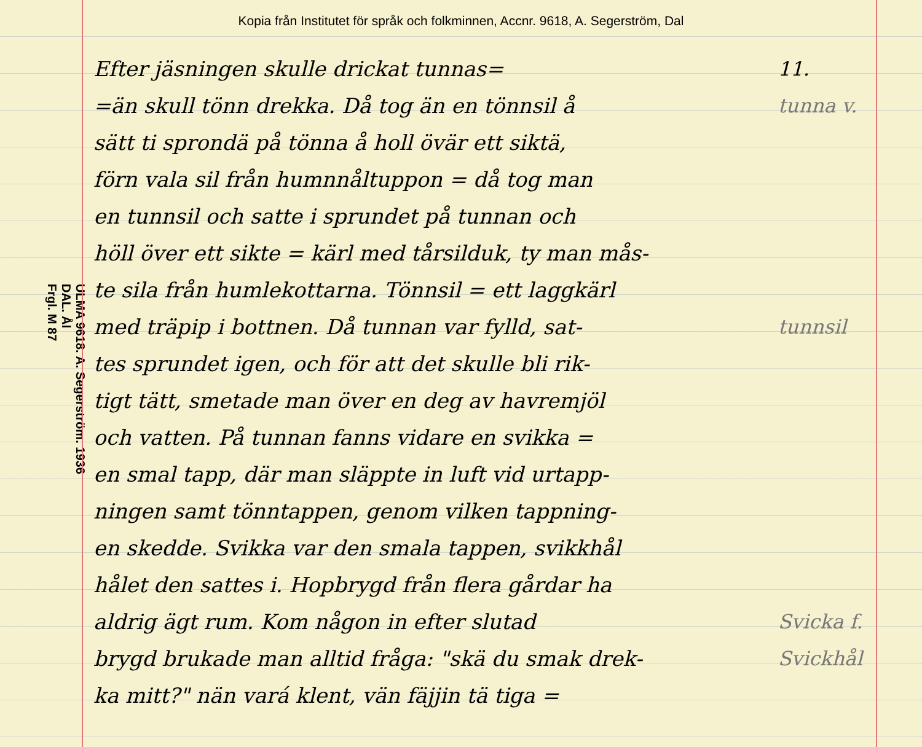Kopia från Institutet för språk och folkminnen, Accnr. 9618, A. Segerström, Dal
ULMA 9618. A. Segerström. 1936
DAL. Ål
Frgl. M 87
Efter jäsningen skulle drickat tunnas=
=än skull tönn drekka. Då tog än en tönnsil å
sätt ti sprondä på tönna å holl övär ett siktä,
förn vala sil från humnnåltuppon = då tog man
en tunnsil och satte i sprundet på tunnan och
höll över ett sikte = kärl med tårsilduk, ty man mås-
te sila från humlekottarna. Tönnsil = ett laggkärl
med träpip i bottnen. Då tunnan var fylld, sat-
tes sprundet igen, och för att det skulle bli rik-
tigt tätt, smetade man över en deg av havremjöl
och vatten. På tunnan fanns vidare en svikka =
en smal tapp, där man släppte in luft vid urtapp-
ningen samt tönntappen, genom vilken tappning-
en skedde. Svikka var den smala tappen, svikkhål
hålet den sattes i. Hopbrygd från flera gårdar ha
aldrig ägt rum. Kom någon in efter slutad
brygd brukade man alltid fråga: "skä du smak drek-
ka mitt?" nän vará klent, vän fäjjin tä tiga =
11.
tunna v.
tunnsil
Svicka f.
Svickhål